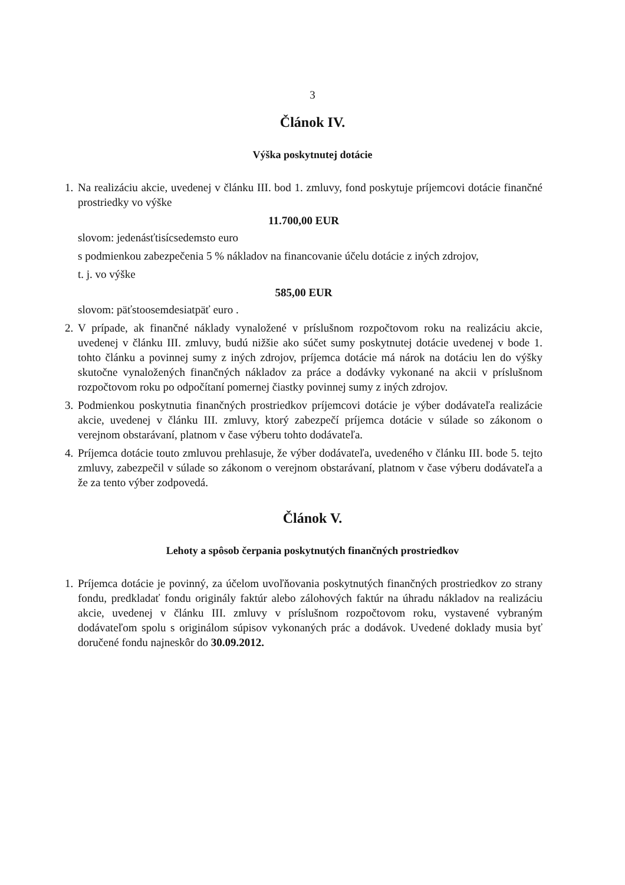3
Článok IV.
Výška poskytnutej dotácie
1.
Na realizáciu akcie, uvedenej v článku III. bod 1. zmluvy, fond poskytuje príjemcovi dotácie finančné prostriedky vo výške
11.700,00 EUR
slovom: jedenásťtisícsedemsto euro
s podmienkou zabezpečenia 5 % nákladov na financovanie účelu dotácie z iných zdrojov,
t. j. vo výške
585,00 EUR
slovom: päťstoosemdesiatpäť euro .
2.
V prípade, ak finančné náklady vynaložené v príslušnom rozpočtovom roku na realizáciu akcie, uvedenej v článku III. zmluvy, budú nižšie ako súčet sumy poskytnutej dotácie uvedenej v bode 1. tohto článku a povinnej sumy z iných zdrojov, príjemca dotácie má nárok na dotáciu len do výšky skutočne vynaložených finančných nákladov za práce a dodávky vykonané na akcii v príslušnom rozpočtovom roku po odpočítaní pomernej čiastky povinnej sumy z iných zdrojov.
3.
Podmienkou poskytnutia finančných prostriedkov príjemcovi dotácie je výber dodávateľa realizácie akcie, uvedenej v článku III. zmluvy, ktorý zabezpečí príjemca dotácie v súlade so zákonom o verejnom obstarávaní, platnom v čase výberu tohto dodávateľa.
4.
Príjemca dotácie touto zmluvou prehlasuje, že výber dodávateľa, uvedeného v článku III. bode 5. tejto zmluvy, zabezpečil v súlade so zákonom o verejnom obstarávaní, platnom v čase výberu dodávateľa a že za tento výber zodpovedá.
Článok V.
Lehoty a spôsob čerpania poskytnutých finančných prostriedkov
1.
Príjemca dotácie je povinný, za účelom uvoľňovania poskytnutých finančných prostriedkov zo strany fondu, predkladať fondu originály faktúr alebo zálohových faktúr na úhradu nákladov na realizáciu akcie, uvedenej v článku III. zmluvy v príslušnom rozpočtovom roku, vystavené vybraným dodávateľom spolu s originálom súpisov vykonaných prác a dodávok. Uvedené doklady musia byť doručené fondu najneskôr do 30.09.2012.